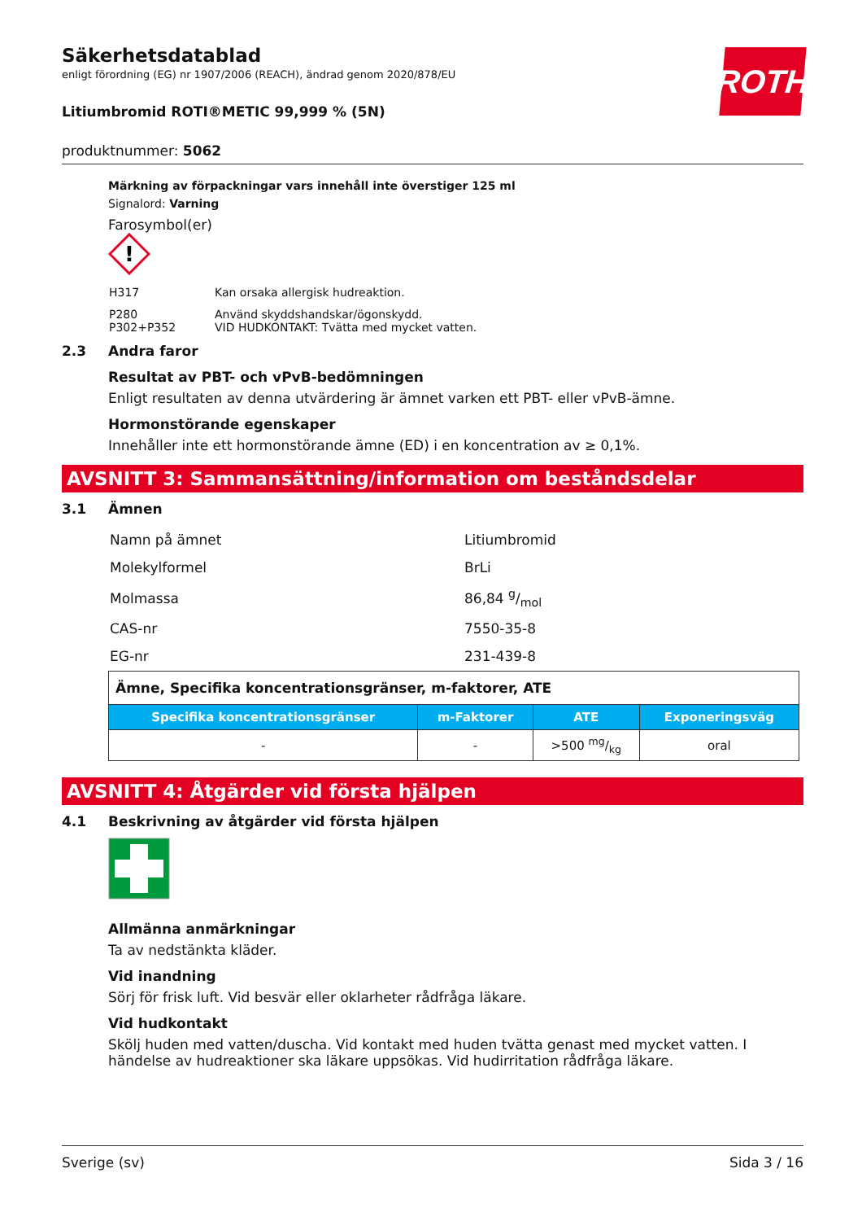ROTH
Säkerhetsdatablad
enligt förordning (EG) nr 1907/2006 (REACH), ändrad genom 2020/878/EU
Litiumbromid ROTI®METIC 99,999 % (5N)
produktnummer: 5062
Märkning av förpackningar vars innehåll inte överstiger 125 ml
Signalord: Varning
Farosymbol(er)
!
| H317 | Kan orsaka allergisk hudreaktion. |
| P280 P302+P352 | Använd skyddshandskar/ögonskydd. VID HUDKONTAKT: Tvätta med mycket vatten. |
2.3 Andra faror
Resultat av PBT- och vPvB-bedömningen
Enligt resultaten av denna utvärdering är ämnet varken ett PBT- eller vPvB-ämne.
Hormonstörande egenskaper
Innehåller inte ett hormonstörande ämne (ED) i en koncentration av ≥ 0,1%.
AVSNITT 3: Sammansättning/information om beståndsdelar
3.1 Ämnen
| Namn på ämnet | Litiumbromid |
| Molekylformel | BrLi |
| Molmassa | 86,84 g/mol |
| CAS-nr | 7550-35-8 |
| EG-nr | 231-439-8 |
| Ämne, Specifika koncentrationsgränser, m-faktorer, ATE | | | |
| --- | --- | --- | --- |
| Specifika koncentrationsgränser | m-Faktorer | ATE | Exponeringsväg |
| - | - | >500 mg/kg | oral |
AVSNITT 4: Åtgärder vid första hjälpen
4.1 Beskrivning av åtgärder vid första hjälpen
Allmänna anmärkningar
Ta av nedstänkta kläder.
Vid inandning
Sörj för frisk luft. Vid besvär eller oklarheter rådfråga läkare.
Vid hudkontakt
Skölj huden med vatten/duscha. Vid kontakt med huden tvätta genast med mycket vatten. I händelse av hudreaktioner ska läkare uppsökas. Vid hudirritation rådfråga läkare.
Sverige (sv) Sida 3 / 16